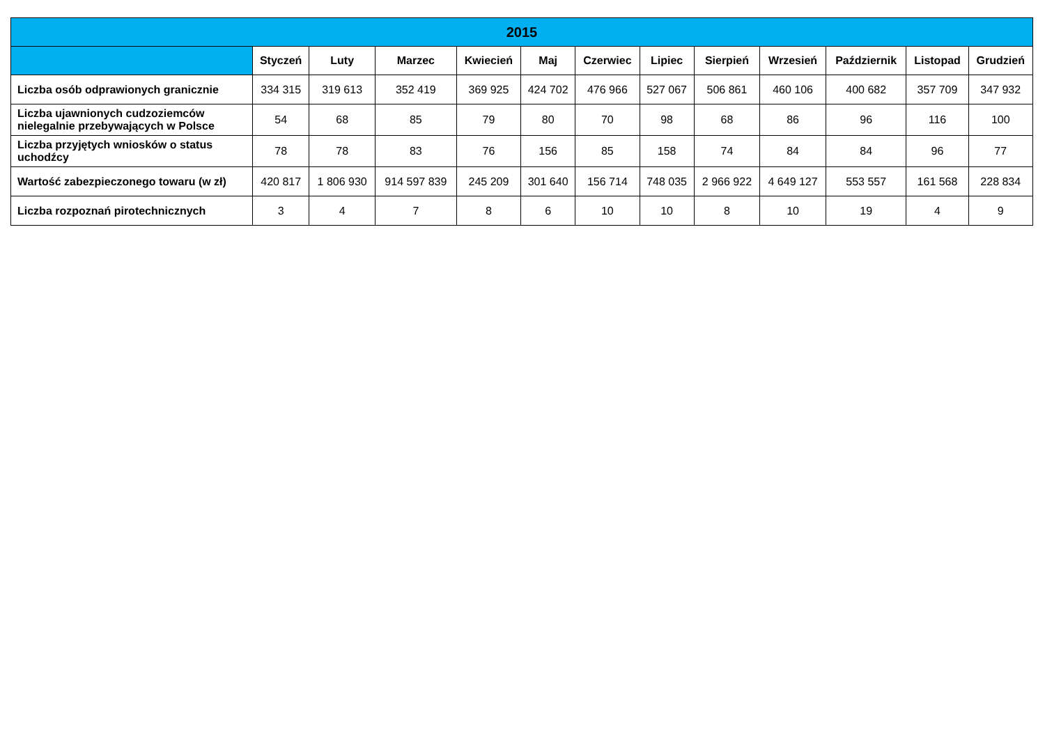| 2015 | | | | | | | | | | | | |
| --- | --- | --- | --- | --- | --- | --- | --- | --- | --- | --- | --- | --- |
| | Styczeń | Luty | Marzec | Kwiecień | Maj | Czerwiec | Lipiec | Sierpień | Wrzesień | Październik | Listopad | Grudzień |
| Liczba osób odprawionych granicznie | 334 315 | 319 613 | 352 419 | 369 925 | 424 702 | 476 966 | 527 067 | 506 861 | 460 106 | 400 682 | 357 709 | 347 932 |
| Liczba ujawnionych cudzoziemców nielegalnie przebywających w Polsce | 54 | 68 | 85 | 79 | 80 | 70 | 98 | 68 | 86 | 96 | 116 | 100 |
| Liczba przyjętych wniosków o status uchodźcy | 78 | 78 | 83 | 76 | 156 | 85 | 158 | 74 | 84 | 84 | 96 | 77 |
| Wartość zabezpieczonego towaru (w zł) | 420 817 | 1 806 930 | 914 597 839 | 245 209 | 301 640 | 156 714 | 748 035 | 2 966 922 | 4 649 127 | 553 557 | 161 568 | 228 834 |
| Liczba rozpoznań pirotechnicznych | 3 | 4 | 7 | 8 | 6 | 10 | 10 | 8 | 10 | 19 | 4 | 9 |